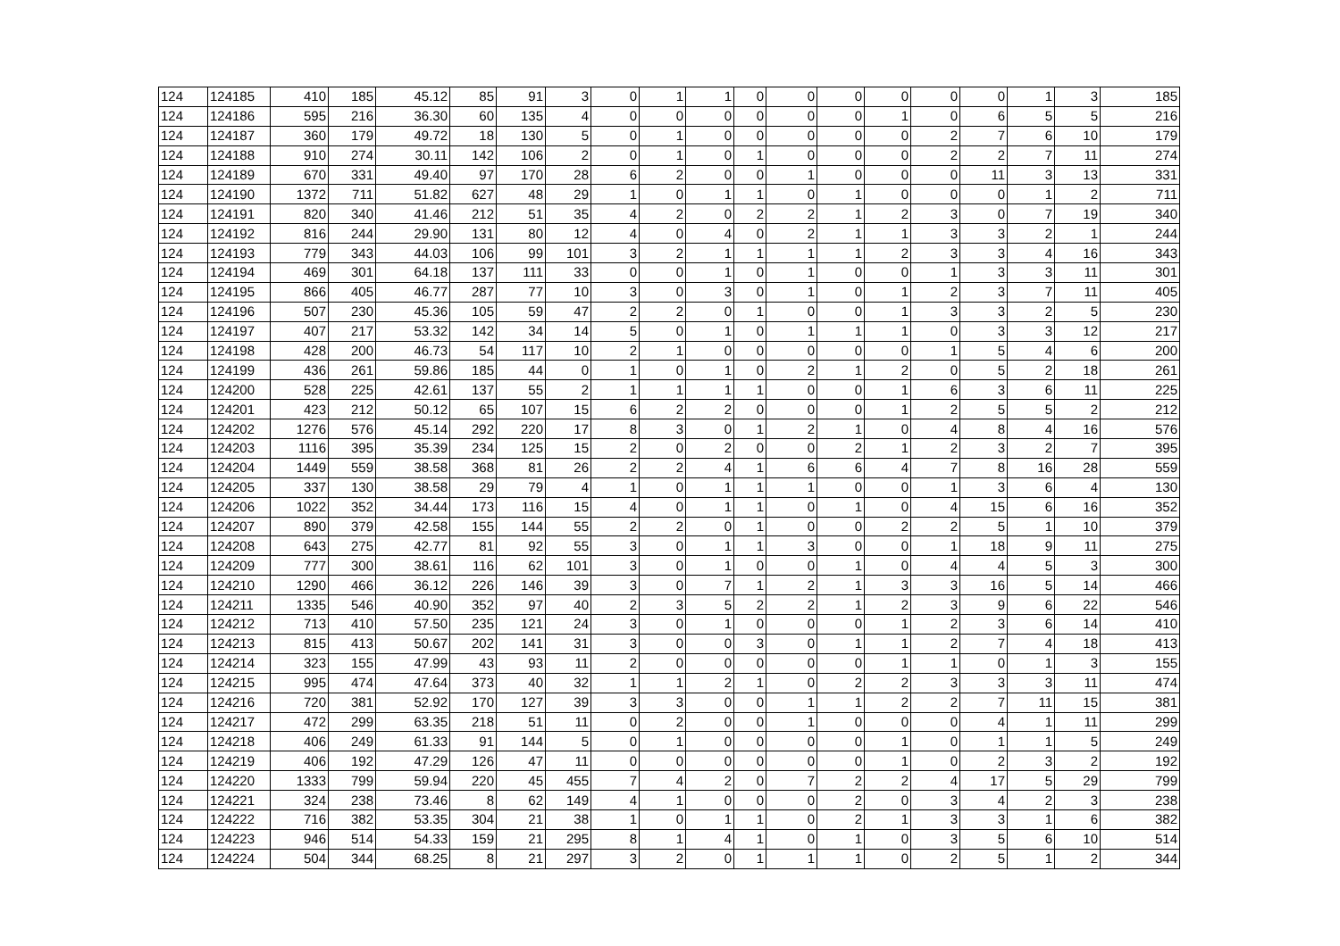| 124 | 124185 | 410 | 185 | 45.12 | 85 | 91 | 3 | 0 | 1 | 1 | 0 | 0 | 0 | 0 | 0 | 0 | 1 | 3 | 185 |
| 124 | 124186 | 595 | 216 | 36.30 | 60 | 135 | 4 | 0 | 0 | 0 | 0 | 0 | 0 | 1 | 0 | 6 | 5 | 5 | 216 |
| 124 | 124187 | 360 | 179 | 49.72 | 18 | 130 | 5 | 0 | 1 | 0 | 0 | 0 | 0 | 0 | 2 | 7 | 6 | 10 | 179 |
| 124 | 124188 | 910 | 274 | 30.11 | 142 | 106 | 2 | 0 | 1 | 0 | 1 | 0 | 0 | 0 | 2 | 2 | 7 | 11 | 274 |
| 124 | 124189 | 670 | 331 | 49.40 | 97 | 170 | 28 | 6 | 2 | 0 | 0 | 1 | 0 | 0 | 0 | 11 | 3 | 13 | 331 |
| 124 | 124190 | 1372 | 711 | 51.82 | 627 | 48 | 29 | 1 | 0 | 1 | 1 | 0 | 1 | 0 | 0 | 0 | 1 | 2 | 711 |
| 124 | 124191 | 820 | 340 | 41.46 | 212 | 51 | 35 | 4 | 2 | 0 | 2 | 2 | 1 | 2 | 3 | 0 | 7 | 19 | 340 |
| 124 | 124192 | 816 | 244 | 29.90 | 131 | 80 | 12 | 4 | 0 | 4 | 0 | 2 | 1 | 1 | 3 | 3 | 2 | 1 | 244 |
| 124 | 124193 | 779 | 343 | 44.03 | 106 | 99 | 101 | 3 | 2 | 1 | 1 | 1 | 1 | 2 | 3 | 3 | 4 | 16 | 343 |
| 124 | 124194 | 469 | 301 | 64.18 | 137 | 111 | 33 | 0 | 0 | 1 | 0 | 1 | 0 | 0 | 1 | 3 | 3 | 11 | 301 |
| 124 | 124195 | 866 | 405 | 46.77 | 287 | 77 | 10 | 3 | 0 | 3 | 0 | 1 | 0 | 1 | 2 | 3 | 7 | 11 | 405 |
| 124 | 124196 | 507 | 230 | 45.36 | 105 | 59 | 47 | 2 | 2 | 0 | 1 | 0 | 0 | 1 | 3 | 3 | 2 | 5 | 230 |
| 124 | 124197 | 407 | 217 | 53.32 | 142 | 34 | 14 | 5 | 0 | 1 | 0 | 1 | 1 | 1 | 0 | 3 | 3 | 12 | 217 |
| 124 | 124198 | 428 | 200 | 46.73 | 54 | 117 | 10 | 2 | 1 | 0 | 0 | 0 | 0 | 0 | 1 | 5 | 4 | 6 | 200 |
| 124 | 124199 | 436 | 261 | 59.86 | 185 | 44 | 0 | 1 | 0 | 1 | 0 | 2 | 1 | 2 | 0 | 5 | 2 | 18 | 261 |
| 124 | 124200 | 528 | 225 | 42.61 | 137 | 55 | 2 | 1 | 1 | 1 | 1 | 0 | 0 | 1 | 6 | 3 | 6 | 11 | 225 |
| 124 | 124201 | 423 | 212 | 50.12 | 65 | 107 | 15 | 6 | 2 | 2 | 0 | 0 | 0 | 1 | 2 | 5 | 5 | 2 | 212 |
| 124 | 124202 | 1276 | 576 | 45.14 | 292 | 220 | 17 | 8 | 3 | 0 | 1 | 2 | 1 | 0 | 4 | 8 | 4 | 16 | 576 |
| 124 | 124203 | 1116 | 395 | 35.39 | 234 | 125 | 15 | 2 | 0 | 2 | 0 | 0 | 2 | 1 | 2 | 3 | 2 | 7 | 395 |
| 124 | 124204 | 1449 | 559 | 38.58 | 368 | 81 | 26 | 2 | 2 | 4 | 1 | 6 | 6 | 4 | 7 | 8 | 16 | 28 | 559 |
| 124 | 124205 | 337 | 130 | 38.58 | 29 | 79 | 4 | 1 | 0 | 1 | 1 | 1 | 0 | 0 | 1 | 3 | 6 | 4 | 130 |
| 124 | 124206 | 1022 | 352 | 34.44 | 173 | 116 | 15 | 4 | 0 | 1 | 1 | 0 | 1 | 0 | 4 | 15 | 6 | 16 | 352 |
| 124 | 124207 | 890 | 379 | 42.58 | 155 | 144 | 55 | 2 | 2 | 0 | 1 | 0 | 0 | 2 | 2 | 5 | 1 | 10 | 379 |
| 124 | 124208 | 643 | 275 | 42.77 | 81 | 92 | 55 | 3 | 0 | 1 | 1 | 3 | 0 | 0 | 1 | 18 | 9 | 11 | 275 |
| 124 | 124209 | 777 | 300 | 38.61 | 116 | 62 | 101 | 3 | 0 | 1 | 0 | 0 | 1 | 0 | 4 | 4 | 5 | 3 | 300 |
| 124 | 124210 | 1290 | 466 | 36.12 | 226 | 146 | 39 | 3 | 0 | 7 | 1 | 2 | 1 | 3 | 3 | 16 | 5 | 14 | 466 |
| 124 | 124211 | 1335 | 546 | 40.90 | 352 | 97 | 40 | 2 | 3 | 5 | 2 | 2 | 1 | 2 | 3 | 9 | 6 | 22 | 546 |
| 124 | 124212 | 713 | 410 | 57.50 | 235 | 121 | 24 | 3 | 0 | 1 | 0 | 0 | 0 | 1 | 2 | 3 | 6 | 14 | 410 |
| 124 | 124213 | 815 | 413 | 50.67 | 202 | 141 | 31 | 3 | 0 | 0 | 3 | 0 | 1 | 1 | 2 | 7 | 4 | 18 | 413 |
| 124 | 124214 | 323 | 155 | 47.99 | 43 | 93 | 11 | 2 | 0 | 0 | 0 | 0 | 0 | 1 | 1 | 0 | 1 | 3 | 155 |
| 124 | 124215 | 995 | 474 | 47.64 | 373 | 40 | 32 | 1 | 1 | 2 | 1 | 0 | 2 | 2 | 3 | 3 | 3 | 11 | 474 |
| 124 | 124216 | 720 | 381 | 52.92 | 170 | 127 | 39 | 3 | 3 | 0 | 0 | 1 | 1 | 2 | 2 | 7 | 11 | 15 | 381 |
| 124 | 124217 | 472 | 299 | 63.35 | 218 | 51 | 11 | 0 | 2 | 0 | 0 | 1 | 0 | 0 | 0 | 4 | 1 | 11 | 299 |
| 124 | 124218 | 406 | 249 | 61.33 | 91 | 144 | 5 | 0 | 1 | 0 | 0 | 0 | 0 | 1 | 0 | 1 | 1 | 5 | 249 |
| 124 | 124219 | 406 | 192 | 47.29 | 126 | 47 | 11 | 0 | 0 | 0 | 0 | 0 | 0 | 1 | 0 | 2 | 3 | 2 | 192 |
| 124 | 124220 | 1333 | 799 | 59.94 | 220 | 45 | 455 | 7 | 4 | 2 | 0 | 7 | 2 | 2 | 4 | 17 | 5 | 29 | 799 |
| 124 | 124221 | 324 | 238 | 73.46 | 8 | 62 | 149 | 4 | 1 | 0 | 0 | 0 | 2 | 0 | 3 | 4 | 2 | 3 | 238 |
| 124 | 124222 | 716 | 382 | 53.35 | 304 | 21 | 38 | 1 | 0 | 1 | 1 | 0 | 2 | 1 | 3 | 3 | 1 | 6 | 382 |
| 124 | 124223 | 946 | 514 | 54.33 | 159 | 21 | 295 | 8 | 1 | 4 | 1 | 0 | 1 | 0 | 3 | 5 | 6 | 10 | 514 |
| 124 | 124224 | 504 | 344 | 68.25 | 8 | 21 | 297 | 3 | 2 | 0 | 1 | 1 | 1 | 0 | 2 | 5 | 1 | 2 | 344 |